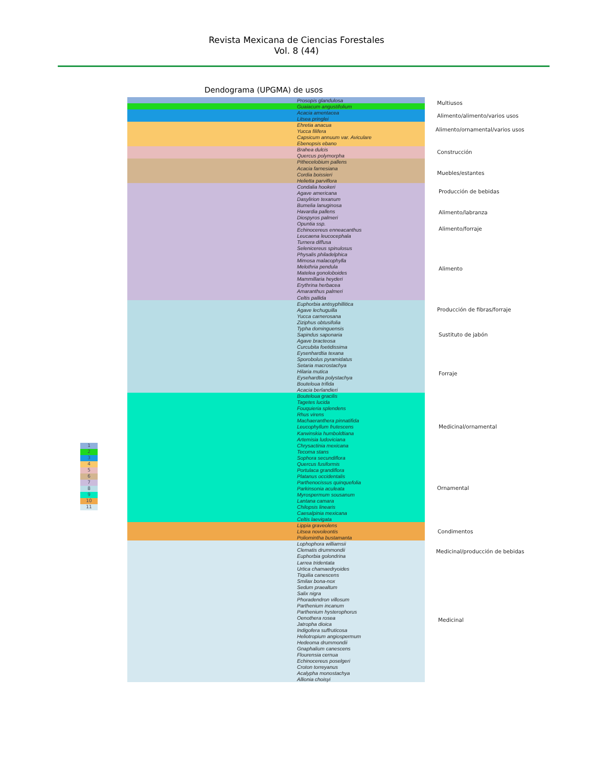Revista Mexicana de Ciencias Forestales
Vol. 8 (44)
Dendograma (UPGMA) de usos
Prosopis glandulosa
Guaiacum angustifolium
Acacia amentacea
Litsea pringlei
Ehretia anacua
Yucca filifera
Capsicum annuum var. Aviculare
Ebenopsis ebano
Brahea dulcis
Quercus polymorpha
Pithecelobium pallens
Acacia farnesiana
Cordia boissieri
Helietta parviflora
Condalia hookeri
Agave americana
Dasylirion texanum
Bumelia lanuginosa
Havardia pallens
Diospyros palmeri
Opuntia ssp.
Echinocereus enneacanthus
Leucaena leucocephala
Turnera diffusa
Selenicereus spinulosus
Physalis philadelphica
Mimosa malacophylla
Melothria pendula
Matelea gonoloboides
Mammillaria heyderi
Erythrina herbacea
Amaranthus palmeri
Celtis pallida
Euphorbia antisyphillitica
Agave lechuguilla
Yucca carnerosana
Ziziphus obtusifolia
Typha dominguensis
Sapindus saponaria
Agave bracteosa
Curcubita foetidissima
Eysenhardtia texana
Sporobolus pyramidatus
Setaria macrostachya
Hilaria mutica
Eysehardtia polystachya
Bouteloua trifida
Acacia berlandieri
Bouteloua gracilis
Tagetes lucida
Fouquieria splendens
Rhus virens
Machaeranthera pinnatifida
Leucophyllum frutescens
Karwinskia humboldtiana
Artemisia ludoviciana
Chrysactinia mexicana
Tecoma stans
Sophora secundiflora
Quercus fusiformis
Portulaca grandiflora
Platanus occidentalis
Parthenocissus quinquefolia
Parkinsonia aculeata
Myrospermum sousanum
Lantana camara
Chilopsis linearis
Caesalpinia mexicana
Celtis laevigata
Lippia graveolens
Litsea novoleontis
Poliomintha bustamanta
Lophophora williamsii
Clematis drummondii
Euphorbia golondrina
Larrea tridentata
Urtica chamaedryoides
Tiquilia canescens
Smilax bona-nox
Sedum praealtum
Salix nigra
Phoradendron villosum
Parthenium incanum
Parthenium hysterophorus
Oenothera rosea
Jatropha dioica
Indigofera suffruticosa
Heliotropium angiospermum
Hedeoma drummondii
Gnaphalium canescens
Flourensia cernua
Echinocereus poselgeri
Croton torreyanus
Acalypha monostachya
Allionia choisyi
Multiusos
Alimento/alimento/varios usos
Alimento/ornamental/varios usos
Construcción
Muebles/estantes
Producción de bebidas
Alimento/labranza
Alimento/forraje
Alimento
Producción de fibras/forraje
Sustituto de jabón
Forraje
Medicinal/ornamental
Ornamental
Condimentos
Medicinal/producción de bebidas
Medicinal
1
2
3
4
5
6
7
8
9
10
11